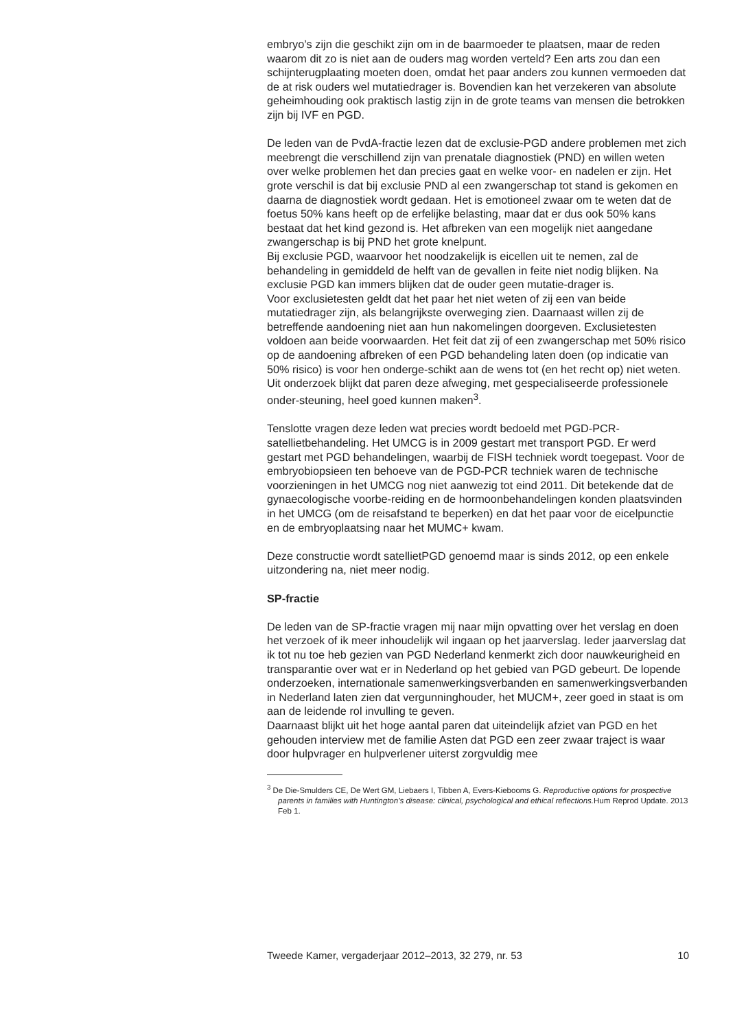embryo’s zijn die geschikt zijn om in de baarmoeder te plaatsen, maar de reden waarom dit zo is niet aan de ouders mag worden verteld? Een arts zou dan een schijnterugplaating moeten doen, omdat het paar anders zou kunnen vermoeden dat de at risk ouders wel mutatiedrager is. Bovendien kan het verzekeren van absolute geheimhouding ook praktisch lastig zijn in de grote teams van mensen die betrokken zijn bij IVF en PGD.
De leden van de PvdA-fractie lezen dat de exclusie-PGD andere problemen met zich meebrengt die verschillend zijn van prenatale diagnostiek (PND) en willen weten over welke problemen het dan precies gaat en welke voor- en nadelen er zijn. Het grote verschil is dat bij exclusie PND al een zwangerschap tot stand is gekomen en daarna de diagnostiek wordt gedaan. Het is emotioneel zwaar om te weten dat de foetus 50% kans heeft op de erfelijke belasting, maar dat er dus ook 50% kans bestaat dat het kind gezond is. Het afbreken van een mogelijk niet aangedane zwangerschap is bij PND het grote knelpunt.
Bij exclusie PGD, waarvoor het noodzakelijk is eicellen uit te nemen, zal de behandeling in gemiddeld de helft van de gevallen in feite niet nodig blijken. Na exclusie PGD kan immers blijken dat de ouder geen mutatie-drager is.
Voor exclusietesten geldt dat het paar het niet weten of zij een van beide mutatiedrager zijn, als belangrijkste overweging zien. Daarnaast willen zij de betreffende aandoening niet aan hun nakomelingen doorgeven. Exclusietesten voldoen aan beide voorwaarden. Het feit dat zij of een zwangerschap met 50% risico op de aandoening afbreken of een PGD behandeling laten doen (op indicatie van 50% risico) is voor hen onderge-schikt aan de wens tot (en het recht op) niet weten. Uit onderzoek blijkt dat paren deze afweging, met gespecialiseerde professionele onder-steuning, heel goed kunnen maken<sup>3</sup>.
Tenslotte vragen deze leden wat precies wordt bedoeld met PGD-PCR-satellietbehandeling. Het UMCG is in 2009 gestart met transport PGD. Er werd gestart met PGD behandelingen, waarbij de FISH techniek wordt toegepast. Voor de embryobiopsieen ten behoeve van de PGD-PCR techniek waren de technische voorzieningen in het UMCG nog niet aanwezig tot eind 2011. Dit betekende dat de gynaecologische voorbe-reiding en de hormoonbehandelingen konden plaatsvinden in het UMCG (om de reisafstand te beperken) en dat het paar voor de eicelpunctie en de embryoplaatsing naar het MUMC+ kwam.
Deze constructie wordt satellietPGD genoemd maar is sinds 2012, op een enkele uitzondering na, niet meer nodig.
SP-fractie
De leden van de SP-fractie vragen mij naar mijn opvatting over het verslag en doen het verzoek of ik meer inhoudelijk wil ingaan op het jaarverslag. Ieder jaarverslag dat ik tot nu toe heb gezien van PGD Nederland kenmerkt zich door nauwkeurigheid en transparantie over wat er in Nederland op het gebied van PGD gebeurt. De lopende onderzoeken, internationale samenwerkingsverbanden en samenwerkingsverbanden in Nederland laten zien dat vergunninghouder, het MUCM+, zeer goed in staat is om aan de leidende rol invulling te geven.
Daarnaast blijkt uit het hoge aantal paren dat uiteindelijk afziet van PGD en het gehouden interview met de familie Asten dat PGD een zeer zwaar traject is waar door hulpvrager en hulpverlener uiterst zorgvuldig mee
<sup>3</sup> De Die-Smulders CE, De Wert GM, Liebaers I, Tibben A, Evers-Kiebooms G. Reproductive options for prospective parents in families with Huntington’s disease: clinical, psychological and ethical reflections. Hum Reprod Update. 2013 Feb 1.
Tweede Kamer, vergaderjaar 2012–2013, 32 279, nr. 53 10